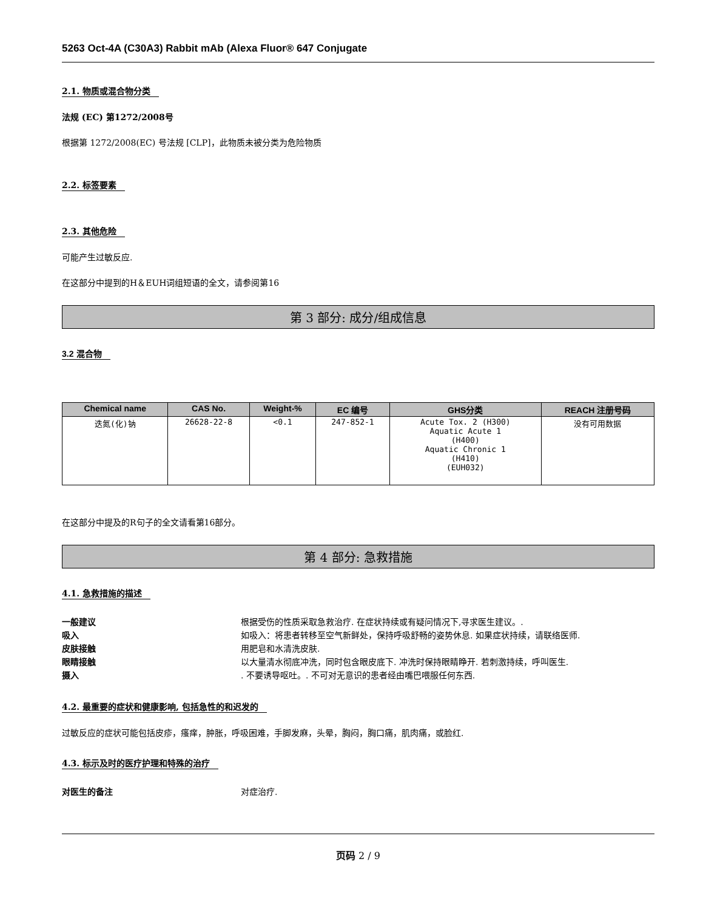5263 Oct-4A (C30A3) Rabbit mAb (Alexa Fluor® 647 Conjugate
2.1. 物质或混合物分类
法规 (EC) 第1272/2008号
根据第 1272/2008(EC) 号法规 [CLP]，此物质未被分类为危险物质
2.2. 标签要素
2.3. 其他危险
可能产生过敏反应.
在这部分中提到的H＆EUH词组短语的全文，请参阅第16
第 3 部分: 成分/组成信息
3.2 混合物
| Chemical name | CAS No. | Weight-% | EC 编号 | GHS分类 | REACH 注册号码 |
| --- | --- | --- | --- | --- | --- |
| 迭氮(化)钠 | 26628-22-8 | <0.1 | 247-852-1 | Acute Tox. 2 (H300) Aquatic Acute 1 (H400) Aquatic Chronic 1 (H410) (EUH032) | 没有可用数据 |
在这部分中提及的R句子的全文请看第16部分。
第 4 部分: 急救措施
4.1. 急救措施的描述
一般建议 根据受伤的性质采取急救治疗. 在症状持续或有疑问情况下,寻求医生建议。.
吸入 如吸入：将患者转移至空气新鲜处，保持呼吸舒畅的姿势休息. 如果症状持续，请联络医师.
皮肤接触 用肥皂和水清洗皮肤.
眼睛接触 以大量清水彻底冲洗，同时包含眼皮底下. 冲洗时保持眼睛睁开. 若刺激持续，呼叫医生.
摄入. 不要诱导呕吐。. 不可对无意识的患者经由嘴巴喂服任何东西.
4.2. 最重要的症状和健康影响, 包括急性的和迟发的
过敏反应的症状可能包括皮疹，瘙痒，肿胀，呼吸困难，手脚发麻，头晕，胸闷，胸口痛，肌肉痛，或脸红.
4.3. 标示及时的医疗护理和特殊的治疗
对医生的备注 对症治疗.
页码 2 / 9